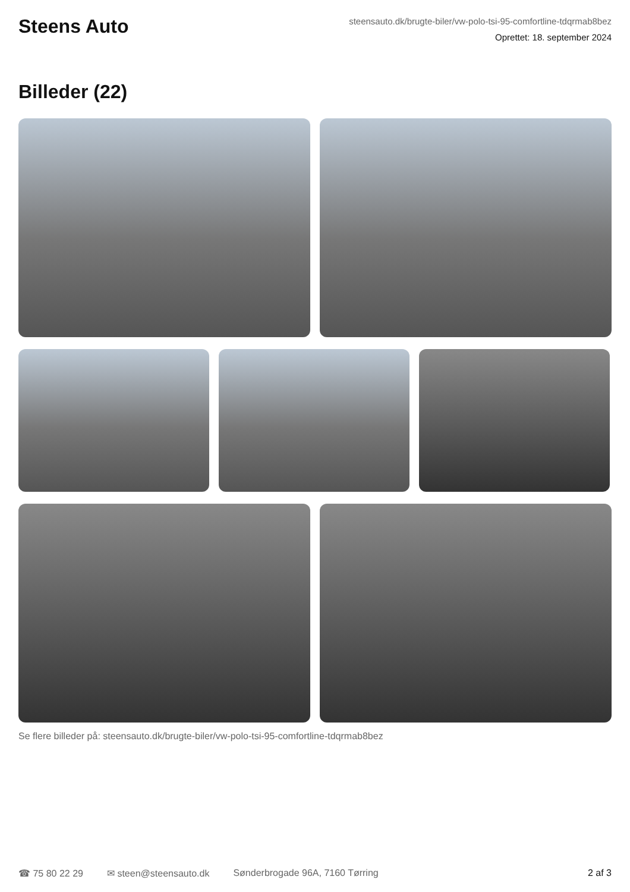Steens Auto
steensauto.dk/brugte-biler/vw-polo-tsi-95-comfortline-tdqrmab8bez
Oprettet: 18. september 2024
Billeder (22)
Se flere billeder på: steensauto.dk/brugte-biler/vw-polo-tsi-95-comfortline-tdqrmab8bez
☎ 75 80 22 29 ✉ steen@steensauto.dk Sønderbrogade 96A, 7160 Tørring 2 af 3